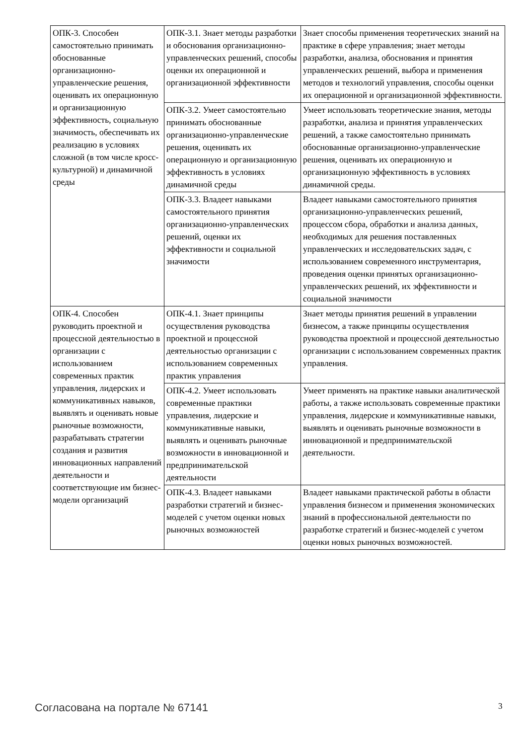| ОПК-3. Способен самостоятельно принимать обоснованные организационно-управленческие решения, оценивать их операционную и организационную эффективность, социальную значимость, обеспечивать их реализацию в условиях сложной (в том числе кросс-культурной) и динамичной среды | ОПК-3.1. Знает методы разработки и обоснования организационно-управленческих решений, способы оценки их операционной и организационной эффективности | Знает способы применения теоретических знаний на практике в сфере управления; знает методы разработки, анализа, обоснования и принятия управленческих решений, выбора и применения методов и технологий управления, способы оценки их операционной и организационной эффективности. |
| | ОПК-3.2. Умеет самостоятельно принимать обоснованные организационно-управленческие решения, оценивать их операционную и организационную эффективность в условиях динамичной среды | Умеет использовать теоретические знания, методы разработки, анализа и принятия управленческих решений, а также самостоятельно принимать обоснованные организационно-управленческие решения, оценивать их операционную и организационную эффективность в условиях динамичной среды. |
| | ОПК-3.3. Владеет навыками самостоятельного принятия организационно-управленческих решений, оценки их эффективности и социальной значимости | Владеет навыками самостоятельного принятия организационно-управленческих решений, процессом сбора, обработки и анализа данных, необходимых для решения поставленных управленческих и исследовательских задач, с использованием современного инструментария, проведения оценки принятых организационно-управленческих решений, их эффективности и социальной значимости |
| ОПК-4. Способен руководить проектной и процессной деятельностью в организации с использованием современных практик управления, лидерских и коммуникативных навыков, выявлять и оценивать новые рыночные возможности, разрабатывать стратегии создания и развития инновационных направлений деятельности и соответствующие им бизнес-модели организаций | ОПК-4.1. Знает принципы осуществления руководства проектной и процессной деятельностью организации с использованием современных практик управления | Знает методы принятия решений в управлении бизнесом, а также принципы осуществления руководства проектной и процессной деятельностью организации с использованием современных практик управления. |
| | ОПК-4.2. Умеет использовать современные практики управления, лидерские и коммуникативные навыки, выявлять и оценивать рыночные возможности в инновационной и предпринимательской деятельности | Умеет применять на практике навыки аналитической работы, а также использовать современные практики управления, лидерские и коммуникативные навыки, выявлять и оценивать рыночные возможности в инновационной и предпринимательской деятельности. |
| | ОПК-4.3. Владеет навыками разработки стратегий и бизнес-моделей с учетом оценки новых рыночных возможностей | Владеет навыками практической работы в области управления бизнесом и применения экономических знаний в профессиональной деятельности по разработке стратегий и бизнес-моделей с учетом оценки новых рыночных возможностей. |
Согласована на портале № 67141 3